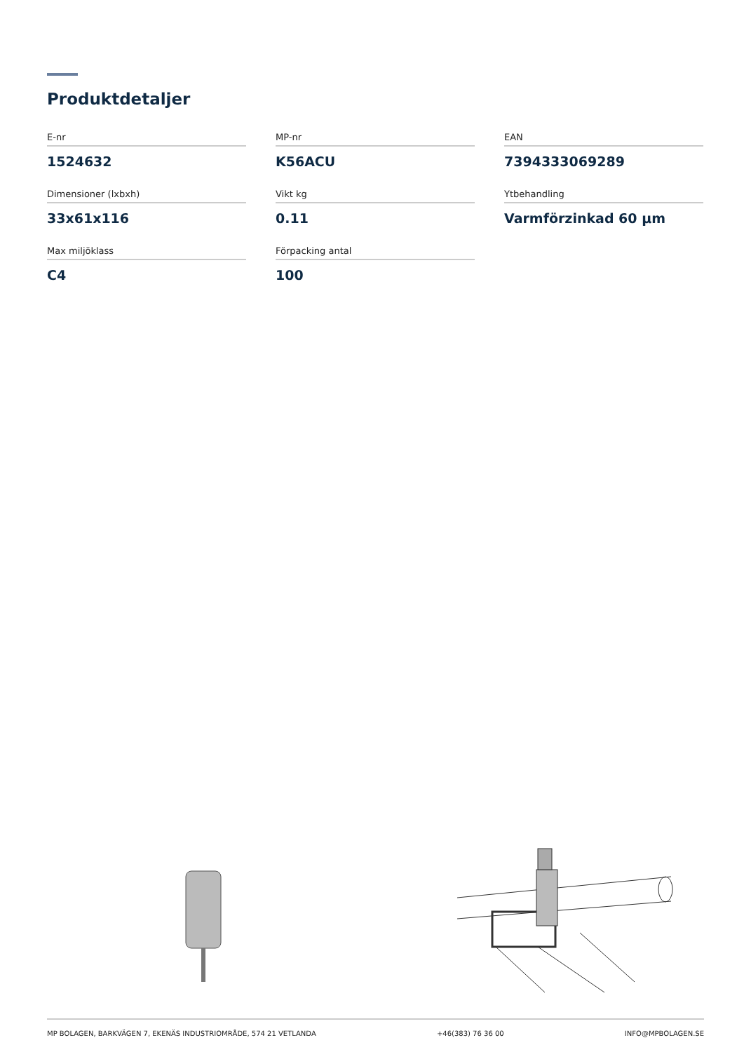Produktdetaljer
E-nr
1524632
MP-nr
K56ACU
EAN
7394333069289
Dimensioner (lxbxh)
33x61x116
Vikt kg
0.11
Ytbehandling
Varmförzinkad 60 µm
Max miljöklass
C4
Förpacking antal
100
MP BOLAGEN, BARKVÄGEN 7, EKENÄS INDUSTRIOMRÅDE, 574 21 VETLANDA +46(383) 76 36 00 INFO@MPBOLAGEN.SE